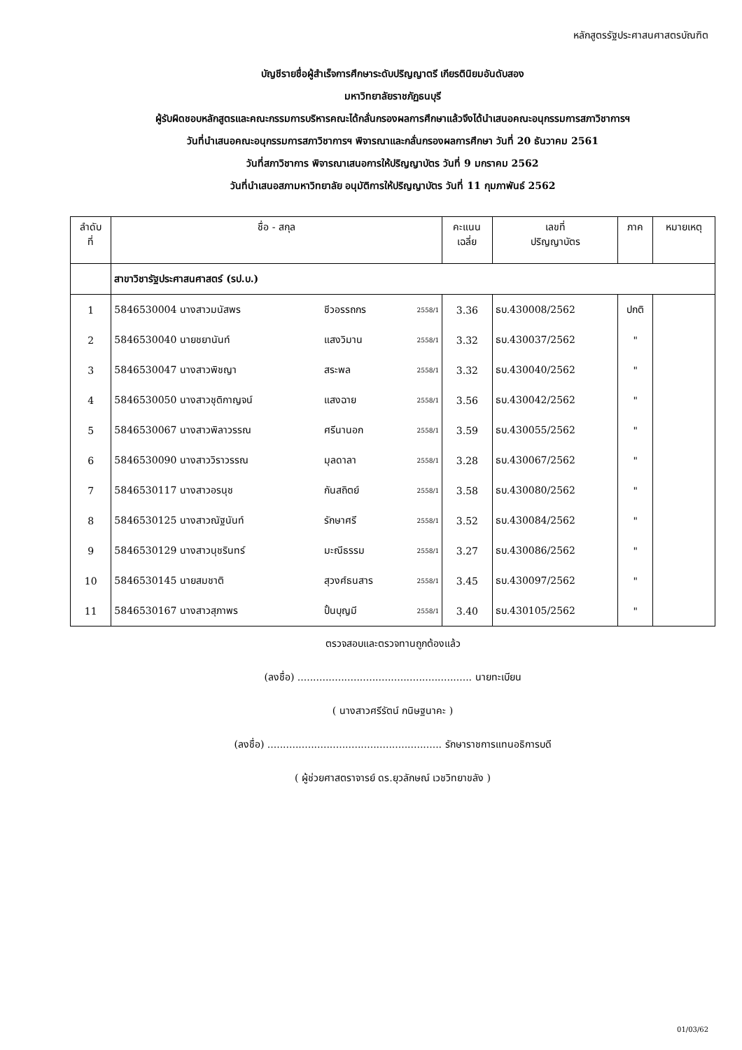หลักสูตรรัฐประศาสนศาสตรบัณฑิต
บัญชีรายชื่อผู้สำเร็จการศึกษาระดับปริญญาตรี เกียรตินิยมอันดับสอง
มหาวิทยาลัยราชภัฏธนบุรี
ผู้รับผิดชอบหลักสูตรและคณะกรรมการบริหารคณะได้กลั่นกรองผลการศึกษาแล้วจึงได้นำเสนอคณะอนุกรรมการสภาวิชาการฯ
วันที่นำเสนอคณะอนุกรรมการสภาวิชาการฯ พิจารณาและกลั่นกรองผลการศึกษา วันที่ 20 ธันวาคม 2561
วันที่สภาวิชาการ พิจารณาเสนอการให้ปริญญาบัตร วันที่ 9 มกราคม 2562
วันที่นำเสนอสภามหาวิทยาลัย อนุมัติการให้ปริญญาบัตร วันที่ 11 กุมภาพันธ์ 2562
| ลำดับ ที่ | ชื่อ - สกุล | | | คะแนน เฉลี่ย | เลขที่ ปริญญาบัตร | ภาค | หมายเหตุ |
| --- | --- | --- | --- | --- | --- | --- | --- |
| | สาขาวิชารัฐประศาสนศาสตร์ (รป.บ.) | | | | | | |
| 1 | 5846530004 นางสาวมนัสพร | ชีวอรรถกร | 2558/1 | 3.36 | ธบ.430008/2562 | ปกติ | |
| 2 | 5846530040 นายชยานันท์ | แสงวิมาน | 2558/1 | 3.32 | ธบ.430037/2562 | " | |
| 3 | 5846530047 นางสาวพิชญา | สระพล | 2558/1 | 3.32 | ธบ.430040/2562 | " | |
| 4 | 5846530050 นางสาวชุติกาญจน์ | แสงฉาย | 2558/1 | 3.56 | ธบ.430042/2562 | " | |
| 5 | 5846530067 นางสาวพิลาวรรณ | ศรีนานอก | 2558/1 | 3.59 | ธบ.430055/2562 | " | |
| 6 | 5846530090 นางสาววิราวรรณ | มุลดาลา | 2558/1 | 3.28 | ธบ.430067/2562 | " | |
| 7 | 5846530117 นางสาวอรนุช | กันสถิตย์ | 2558/1 | 3.58 | ธบ.430080/2562 | " | |
| 8 | 5846530125 นางสาวณัฐนันท์ | รักษาศรี | 2558/1 | 3.52 | ธบ.430084/2562 | " | |
| 9 | 5846530129 นางสาวนุชรินทร์ | มะณีธรรม | 2558/1 | 3.27 | ธบ.430086/2562 | " | |
| 10 | 5846530145 นายสมชาติ | สุวงศ์ธนสาร | 2558/1 | 3.45 | ธบ.430097/2562 | " | |
| 11 | 5846530167 นางสาวสุภาพร | ปั้นบุญมี | 2558/1 | 3.40 | ธบ.430105/2562 | " | |
ตรวจสอบและตรวจทานถูกต้องแล้ว
(ลงชื่อ) ........................................................ นายทะเบียน
( นางสาวศรีรัตน์ กนิษฐนาคะ )
(ลงชื่อ) ........................................................ รักษาราชการแทนอธิการบดี
( ผู้ช่วยศาสตราจารย์ ดร.ยุวลักษณ์ เวชวิทยาขลัง )
01/03/62